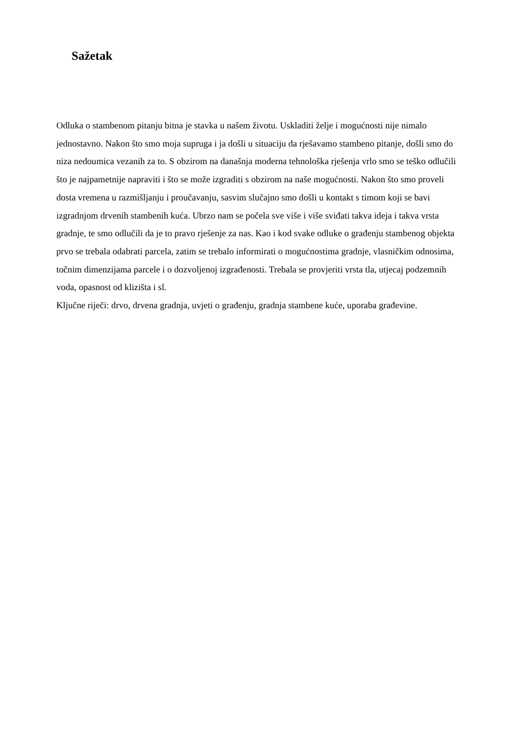Sažetak
Odluka o stambenom pitanju bitna je stavka u našem životu. Uskladiti želje i mogućnosti nije nimalo jednostavno. Nakon što smo moja supruga i ja došli u situaciju da rješavamo stambeno pitanje, došli smo do niza nedoumica vezanih za to. S obzirom na današnja moderna tehnološka rješenja vrlo smo se teško odlučili što je najpametnije napraviti i što se može izgraditi s obzirom na naše mogućnosti. Nakon što smo proveli dosta vremena u razmišljanju i proučavanju, sasvim slučajno smo došli u kontakt s timom koji se bavi izgradnjom drvenih stambenih kuća. Ubrzo nam se počela sve više i više sviđati takva ideja i takva vrsta gradnje, te smo odlučili da je to pravo rješenje za nas. Kao i kod svake odluke o građenju stambenog objekta prvo se trebala odabrati parcela, zatim se trebalo informirati o mogućnostima gradnje, vlasničkim odnosima, točnim dimenzijama parcele i o dozvoljenoj izgrađenosti. Trebala se provjeriti vrsta tla, utjecaj podzemnih voda, opasnost od klizišta i sl.
Ključne riječi: drvo, drvena gradnja, uvjeti o građenju, gradnja stambene kuće, uporaba građevine.